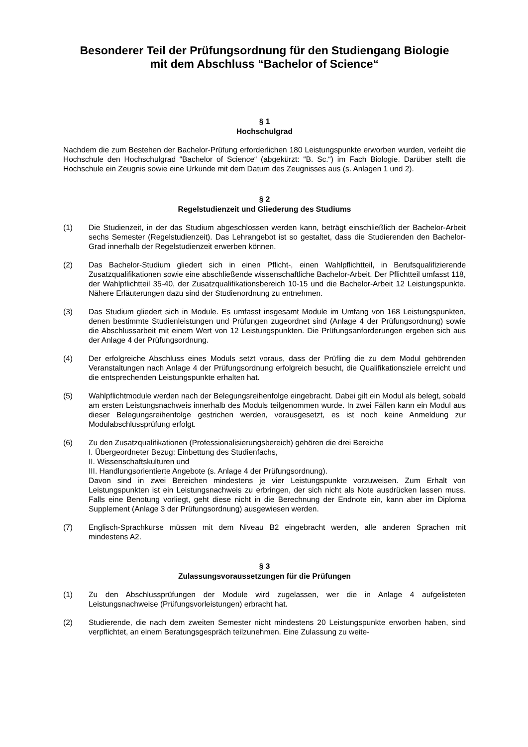Besonderer Teil der Prüfungsordnung für den Studiengang Biologie
mit dem Abschluss “Bachelor of Science“
§ 1
Hochschulgrad
Nachdem die zum Bestehen der Bachelor-Prüfung erforderlichen 180 Leistungspunkte erworben wurden, verleiht die Hochschule den Hochschulgrad “Bachelor of Science“ (abgekürzt: “B. Sc.“) im Fach Biologie. Darüber stellt die Hochschule ein Zeugnis sowie eine Urkunde mit dem Datum des Zeugnisses aus (s. Anlagen 1 und 2).
§ 2
Regelstudienzeit und Gliederung des Studiums
(1) Die Studienzeit, in der das Studium abgeschlossen werden kann, beträgt einschließlich der Bachelor-Arbeit sechs Semester (Regelstudienzeit). Das Lehrangebot ist so gestaltet, dass die Studierenden den Bachelor-Grad innerhalb der Regelstudienzeit erwerben können.
(2) Das Bachelor-Studium gliedert sich in einen Pflicht-, einen Wahlpflichtteil, in Berufsqualifizierende Zusatzqualifikationen sowie eine abschließende wissenschaftliche Bachelor-Arbeit. Der Pflichtteil umfasst 118, der Wahlpflichtteil 35-40, der Zusatzqualifikationsbereich 10-15 und die Bachelor-Arbeit 12 Leistungspunkte. Nähere Erläuterungen dazu sind der Studienordnung zu entnehmen.
(3) Das Studium gliedert sich in Module. Es umfasst insgesamt Module im Umfang von 168 Leistungspunkten, denen bestimmte Studienleistungen und Prüfungen zugeordnet sind (Anlage 4 der Prüfungsordnung) sowie die Abschlussarbeit mit einem Wert von 12 Leistungspunkten. Die Prüfungsanforderungen ergeben sich aus der Anlage 4 der Prüfungsordnung.
(4) Der erfolgreiche Abschluss eines Moduls setzt voraus, dass der Prüfling die zu dem Modul gehörenden Veranstaltungen nach Anlage 4 der Prüfungsordnung erfolgreich besucht, die Qualifikationsziele erreicht und die entsprechenden Leistungspunkte erhalten hat.
(5) Wahlpflichtmodule werden nach der Belegungsreihenfolge eingebracht. Dabei gilt ein Modul als belegt, sobald am ersten Leistungsnachweis innerhalb des Moduls teilgenommen wurde. In zwei Fällen kann ein Modul aus dieser Belegungsreihenfolge gestrichen werden, vorausgesetzt, es ist noch keine Anmeldung zur Modulabschlussprüfung erfolgt.
(6) Zu den Zusatzqualifikationen (Professionalisierungsbereich) gehören die drei Bereiche
I. Übergeordneter Bezug: Einbettung des Studienfachs,
II. Wissenschaftskulturen und
III. Handlungsorientierte Angebote (s. Anlage 4 der Prüfungsordnung).
Davon sind in zwei Bereichen mindestens je vier Leistungspunkte vorzuweisen. Zum Erhalt von Leistungspunkten ist ein Leistungsnachweis zu erbringen, der sich nicht als Note ausdrücken lassen muss. Falls eine Benotung vorliegt, geht diese nicht in die Berechnung der Endnote ein, kann aber im Diploma Supplement (Anlage 3 der Prüfungsordnung) ausgewiesen werden.
(7) Englisch-Sprachkurse müssen mit dem Niveau B2 eingebracht werden, alle anderen Sprachen mit mindestens A2.
§ 3
Zulassungsvoraussetzungen für die Prüfungen
(1) Zu den Abschlussprüfungen der Module wird zugelassen, wer die in Anlage 4 aufgelisteten Leistungsnachweise (Prüfungsvorleistungen) erbracht hat.
(2) Studierende, die nach dem zweiten Semester nicht mindestens 20 Leistungspunkte erworben haben, sind verpflichtet, an einem Beratungsgespräch teilzunehmen. Eine Zulassung zu weite-